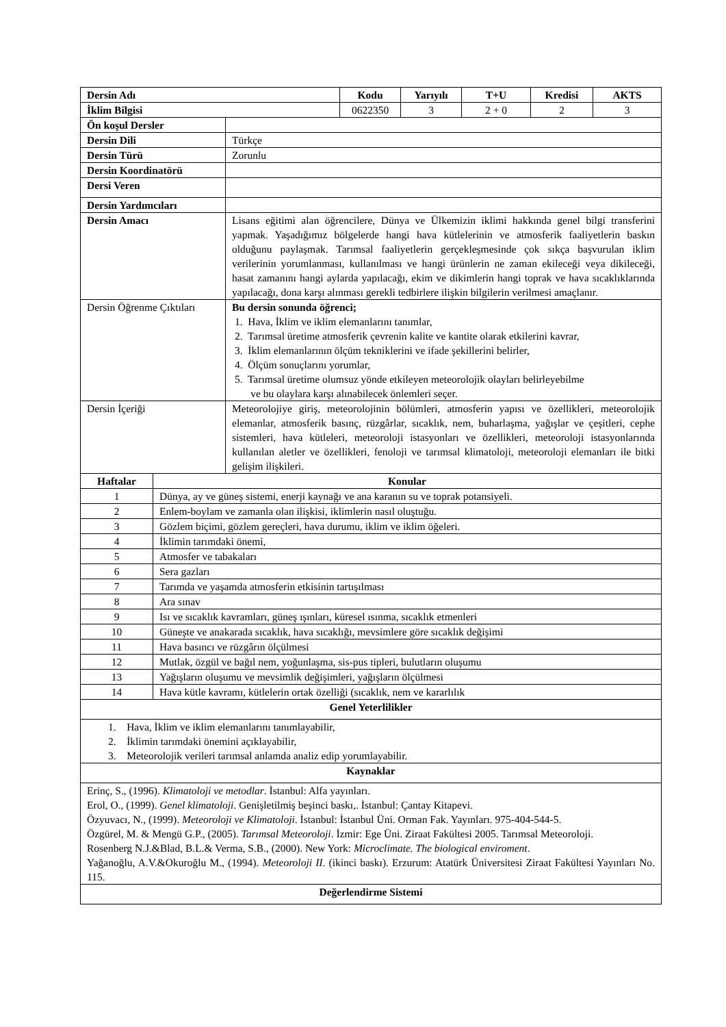| Dersin Adı | | | Kodu | Yarıyılı | T+U | Kredisi | AKTS |
| --- | --- | --- | --- | --- | --- | --- | --- |
| İklim Bilgisi | | | 0622350 | 3 | 2 + 0 | 2 | 3 |
| Ön koşul Dersler | | | | | | | |
| Dersin Dili | | Türkçe | | | | | |
| Dersin Türü | | Zorunlu | | | | | |
| Dersin Koordinatörü | | | | | | | |
| Dersi Veren | | | | | | | |
| Dersin Yardımcıları | | | | | | | |
| Dersin Amacı | | Lisans eğitimi alan öğrencilere, Dünya ve Ülkemizin iklimi hakkında genel bilgi transferini yapmak. Yaşadığımız bölgelerde hangi hava kütlelerinin ve atmosferik faaliyetlerin baskın olduğunu paylaşmak. Tarımsal faaliyetlerin gerçekleşmesinde çok sıkça başvurulan iklim verilerinin yorumlanması, kullanılması ve hangi ürünlerin ne zaman ekileceği veya dikileceği, hasat zamanını hangi aylarda yapılacağı, ekim ve dikimlerin hangi toprak ve hava sıcaklıklarında yapılacağı, dona karşı alınması gerekli tedbirlere ilişkin bilgilerin verilmesi amaçlanır. | | | | | |
| Dersin Öğrenme Çıktıları | | Bu dersin sonunda öğrenci; 1. Hava, İklim ve iklim elemanlarını tanımlar, 2. Tarımsal üretime atmosferik çevrenin kalite ve kantite olarak etkilerini kavrar, 3. İklim elemanlarının ölçüm tekniklerini ve ifade şekillerini belirler, 4. Ölçüm sonuçlarını yorumlar, 5. Tarımsal üretime olumsuz yönde etkileyen meteorolojik olayları belirleyebilme ve bu olaylara karşı alınabilecek önlemleri seçer. | | | | | |
| Dersin İçeriği | | Meteorolojiye giriş, meteorolojinin bölümleri, atmosferin yapısı ve özellikleri, meteorolojik elemanlar, atmosferik basınç, rüzgârlar, sıcaklık, nem, buharlaşma, yağışlar ve çeşitleri, cephe sistemleri, hava kütleleri, meteoroloji istasyonları ve özellikleri, meteoroloji istasyonlarında kullanılan aletler ve özellikleri, fenoloji ve tarımsal klimatoloji, meteoroloji elemanları ile bitki gelişim ilişkileri. | | | | | |
| Haftalar | Konular | | | | | | |
| 1 | Dünya, ay ve güneş sistemi, enerji kaynağı ve ana karanın su ve toprak potansiyeli. | | | | | | |
| 2 | Enlem-boylam ve zamanla olan ilişkisi, iklimlerin nasıl oluştuğu. | | | | | | |
| 3 | Gözlem biçimi, gözlem gereçleri, hava durumu, iklim ve iklim öğeleri. | | | | | | |
| 4 | İklimin tarımdaki önemi, | | | | | | |
| 5 | Atmosfer ve tabakaları | | | | | | |
| 6 | Sera gazları | | | | | | |
| 7 | Tarımda ve yaşamda atmosferin etkisinin tartışılması | | | | | | |
| 8 | Ara sınav | | | | | | |
| 9 | Isı ve sıcaklık kavramları, güneş ışınları, küresel ısınma, sıcaklık etmenleri | | | | | | |
| 10 | Güneşte ve anakarada sıcaklık, hava sıcaklığı, mevsimlere göre sıcaklık değişimi | | | | | | |
| 11 | Hava basıncı ve rüzgârın ölçülmesi | | | | | | |
| 12 | Mutlak, özgül ve bağıl nem, yoğunlaşma, sis-pus tipleri, bulutların oluşumu | | | | | | |
| 13 | Yağışların oluşumu ve mevsimlik değişimleri, yağışların ölçülmesi | | | | | | |
| 14 | Hava kütle kavramı, kütlelerin ortak özelliği (sıcaklık, nem ve kararlılık | | | | | | |
| Genel Yeterlilikler | | | | | | | |
| 1. Hava, İklim ve iklim elemanlarını tanımlayabilir, 2. İklimin tarımdaki önemini açıklayabilir, 3. Meteorolojik verileri tarımsal anlamda analiz edip yorumlayabilir. | | | | | | | |
| Kaynaklar | | | | | | | |
| Erinç, S., (1996). Klimatoloji ve metodlar . İstanbul: Alfa yayınları. Erol, O., (1999). Genel klimatoloji . Genişletilmiş beşinci baskı,. İstanbul: Çantay Kitapevi. Özyuvacı, N., (1999). Meteoroloji ve Klimatoloji . İstanbul: İstanbul Üni. Orman Fak. Yayınları. 975-404-544-5. Özgürel, M. & Mengü G.P., (2005). Tarımsal Meteoroloji . İzmir: Ege Üni. Ziraat Fakültesi 2005. Tarımsal Meteoroloji. Rosenberg N.J.&Blad, B.L.& Verma, S.B., (2000). New York: Microclimate. The biological enviroment . Yağanoğlu, A.V.&Okuroğlu M., (1994). Meteoroloji II . (ikinci baskı). Erzurum: Atatürk Üniversitesi Ziraat Fakültesi Yayınları No. 115. | | | | | | | |
| Değerlendirme Sistemi | | | | | | | |